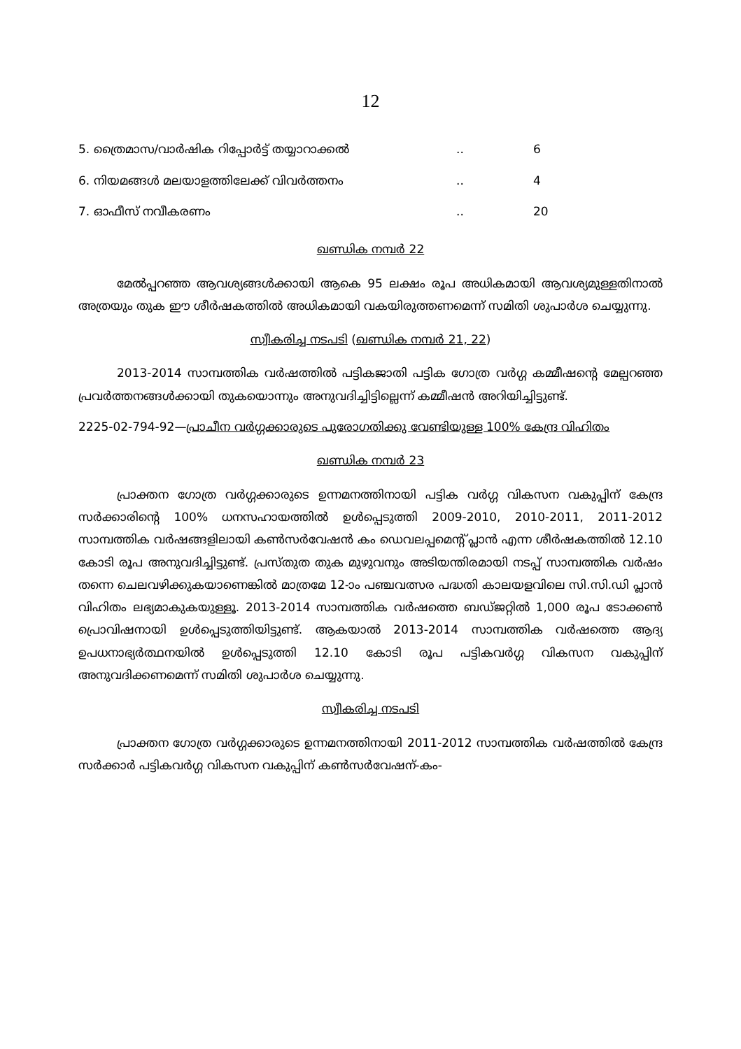12
| 5. ത്രൈമാസ/വാർഷിക റിപ്പോർട്ട് തയ്യാറാക്കൽ | .. | 6 |
| 6. നിയമങ്ങൾ മലയാളത്തിലേക്ക് വിവർത്തനം | .. | 4 |
| 7. ഓഫീസ് നവീകരണം | .. | 20 |
ഖണ്ഡിക നമ്പർ 22
മേൽപ്പറഞ്ഞ ആവശ്യങ്ങൾക്കായി ആകെ 95 ലക്ഷം രൂപ അധികമായി ആവശ്യമുള്ളതിനാൽ അത്രയും തുക ഈ ശീർഷകത്തിൽ അധികമായി വകയിരുത്തണമെന്ന് സമിതി ശുപാർശ ചെയ്യുന്നു.
സ്വീകരിച്ച നടപടി (ഖണ്ഡിക നമ്പർ 21, 22)
2013-2014 സാമ്പത്തിക വർഷത്തിൽ പട്ടികജാതി പട്ടിക ഗോത്ര വർഗ്ഗ കമ്മീഷന്റെ മേല്പറഞ്ഞ പ്രവർത്തനങ്ങൾക്കായി തുകയൊന്നും അനുവദിച്ചിട്ടില്ലെന്ന് കമ്മീഷൻ അറിയിച്ചിട്ടുണ്ട്.
2225-02-794-92—പ്രാചീന വർഗ്ഗക്കാരുടെ പുരോഗതിക്കു വേണ്ടിയുള്ള 100% കേന്ദ്ര വിഹിതം
ഖണ്ഡിക നമ്പർ 23
പ്രാക്തന ഗോത്ര വർഗ്ഗക്കാരുടെ ഉന്നമനത്തിനായി പട്ടിക വർഗ്ഗ വികസന വകുപ്പിന് കേന്ദ്ര സർക്കാരിന്റെ 100% ധനസഹായത്തിൽ ഉൾപ്പെടുത്തി 2009-2010, 2010-2011, 2011-2012 സാമ്പത്തിക വർഷങ്ങളിലായി കൺസർവേഷൻ കം ഡെവലപ്പമെന്റ് പ്ലാൻ എന്ന ശീർഷകത്തിൽ 12.10 കോടി രൂപ അനുവദിച്ചിട്ടുണ്ട്. പ്രസ്തുത തുക മുഴുവനും അടിയന്തിരമായി നടപ്പ് സാമ്പത്തിക വർഷം തന്നെ ചെലവഴിക്കുകയാണെങ്കിൽ മാത്രമേ 12-ാം പഞ്ചവത്സര പദ്ധതി കാലയളവിലെ സി.സി.ഡി പ്ലാൻ വിഹിതം ലഭ്യമാകുകയുള്ളൂ. 2013-2014 സാമ്പത്തിക വർഷത്തെ ബഡ്ജറ്റിൽ 1,000 രൂപ ടോക്കൺ പ്രൊവിഷനായി ഉൾപ്പെടുത്തിയിട്ടുണ്ട്. ആകയാൽ 2013-2014 സാമ്പത്തിക വർഷത്തെ ആദ്യ ഉപധനാഭ്യർത്ഥനയിൽ ഉൾപ്പെടുത്തി 12.10 കോടി രൂപ പട്ടികവർഗ്ഗ വികസന വകുപ്പിന് അനുവദിക്കണമെന്ന് സമിതി ശുപാർശ ചെയ്യുന്നു.
സ്വീകരിച്ച നടപടി
പ്രാക്തന ഗോത്ര വർഗ്ഗക്കാരുടെ ഉന്നമനത്തിനായി 2011-2012 സാമ്പത്തിക വർഷത്തിൽ കേന്ദ്ര സർക്കാർ പട്ടികവർഗ്ഗ വികസന വകുപ്പിന് കൺസർവേഷന്-കം-